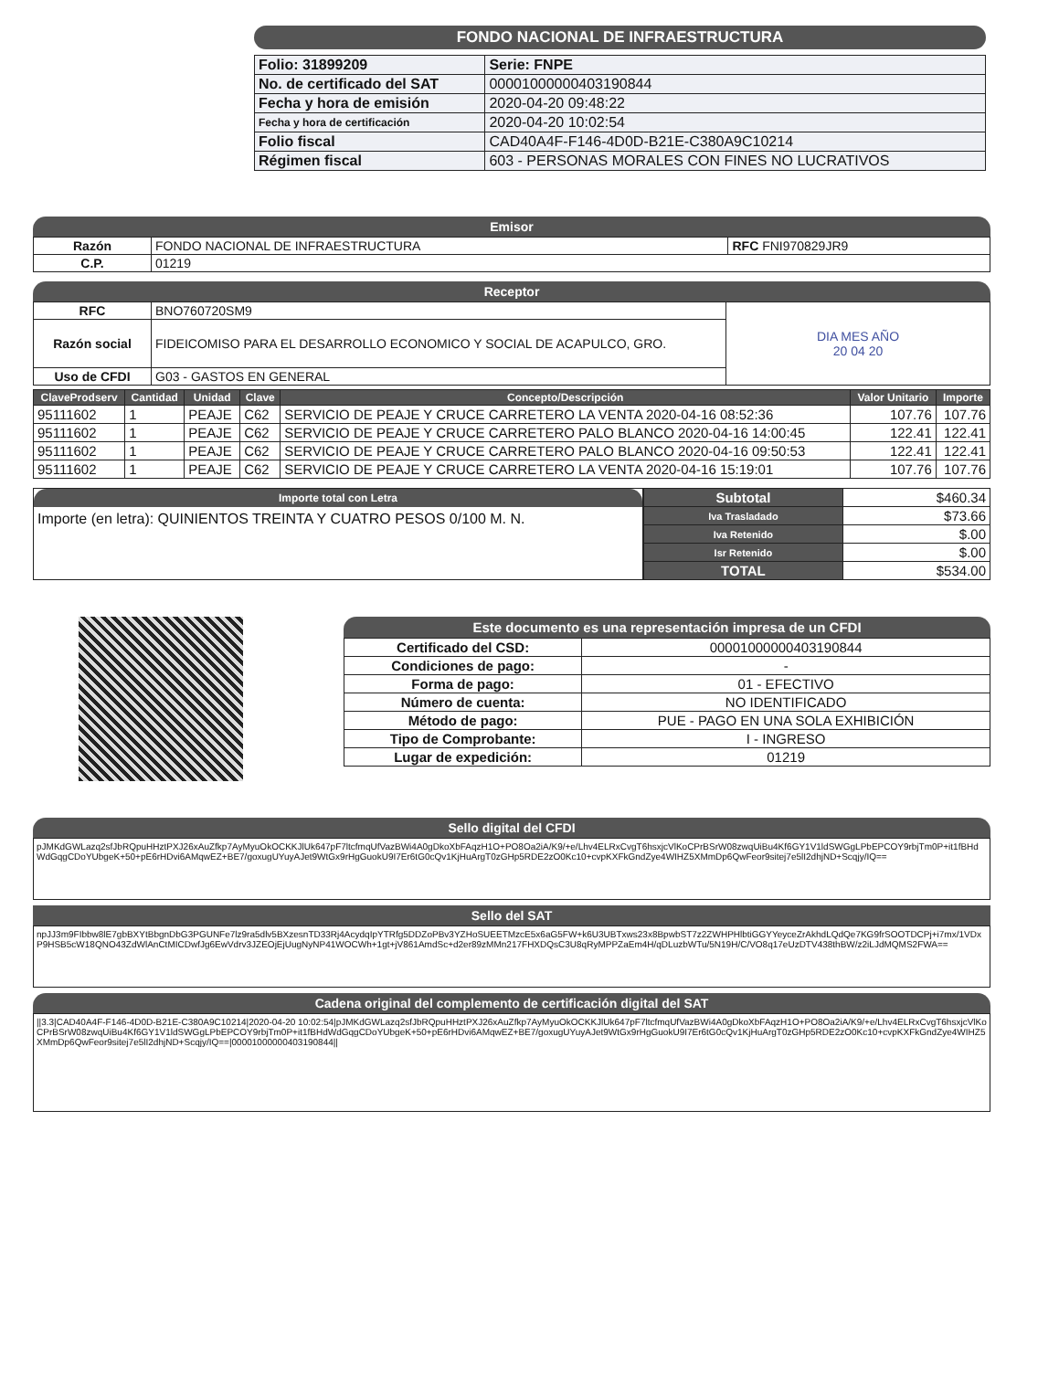FONDO NACIONAL DE INFRAESTRUCTURA
| Folio: 31899209 | Serie: FNPE |
| No. de certificado del SAT | 00001000000403190844 |
| Fecha y hora de emisión | 2020-04-20 09:48:22 |
| Fecha y hora de certificación | 2020-04-20 10:02:54 |
| Folio fiscal | CAD40A4F-F146-4D0D-B21E-C380A9C10214 |
| Régimen fiscal | 603 - PERSONAS MORALES CON FINES NO LUCRATIVOS |
Emisor
| Razón | FONDO NACIONAL DE INFRAESTRUCTURA | RFC FNI970829JR9 |
| C.P. | 01219 | |
Receptor
| RFC | BNO760720SM9 | DIA MES AÑO 20 04 20 |
| Razón social | FIDEICOMISO PARA EL DESARROLLO ECONOMICO Y SOCIAL DE ACAPULCO, GRO. | |
| Uso de CFDI | G03 - GASTOS EN GENERAL | |
| ClaveProdserv | Cantidad | Unidad | Clave | Concepto/Descripción | Valor Unitario | Importe |
| --- | --- | --- | --- | --- | --- | --- |
| 95111602 | 1 | PEAJE | C62 | SERVICIO DE PEAJE Y CRUCE CARRETERO LA VENTA 2020-04-16 08:52:36 | 107.76 | 107.76 |
| 95111602 | 1 | PEAJE | C62 | SERVICIO DE PEAJE Y CRUCE CARRETERO PALO BLANCO 2020-04-16 14:00:45 | 122.41 | 122.41 |
| 95111602 | 1 | PEAJE | C62 | SERVICIO DE PEAJE Y CRUCE CARRETERO PALO BLANCO 2020-04-16 09:50:53 | 122.41 | 122.41 |
| 95111602 | 1 | PEAJE | C62 | SERVICIO DE PEAJE Y CRUCE CARRETERO LA VENTA 2020-04-16 15:19:01 | 107.76 | 107.76 |
Importe total con Letra
Importe (en letra): QUINIENTOS TREINTA Y CUATRO PESOS 0/100 M. N.
| Subtotal | $460.34 |
| Iva Trasladado | $73.66 |
| Iva Retenido | $.00 |
| Isr Retenido | $.00 |
| TOTAL | $534.00 |
Este documento es una representación impresa de un CFDI
| Certificado del CSD: | 00001000000403190844 |
| Condiciones de pago: | - |
| Forma de pago: | 01 - EFECTIVO |
| Número de cuenta: | NO IDENTIFICADO |
| Método de pago: | PUE - PAGO EN UNA SOLA EXHIBICIÓN |
| Tipo de Comprobante: | I - INGRESO |
| Lugar de expedición: | 01219 |
Sello digital del CFDI
pJMKdGWLazq2sfJbRQpuHHztPXJ26xAuZfkp7AyMyuOkOCKKJlUk647pF7ltcfmqUfVazBWi4A0gDkoXbFAqzH1O+PO8Oa2iA/K9/+e/Lhv4ELRxCvgT6hsxjcVlKoCPrBSrW08zwqUiBu4Kf6GY1V1ldSWGgLPbEPCOY9rbjTm0P+it1fBHdWdGqgCDoYUbgeK+50+pE6rHDvi6AMqwEZ+BE7/goxugUYuyAJet9WtGx9rHgGuokU9I7Er6tG0cQv1KjHuArgT0zGHp5RDE2zO0Kc10+cvpKXFkGndZye4WIHZ5XMmDp6QwFeor9sitej7e5lI2dhjND+Scqjy/IQ==
Sello del SAT
npJJ3m9FIbbw8lE7gbBXYtBbgnDbG3PGUNFe7lz9ra5dlv5BXzesnTD33Rj4AcydqIpYTRfg5DDZoPBv3YZHoSUEETMzcE5x6aG5FW+k6U3UBTxws23x8BpwbST7z2ZWHPHlbtiGGYYeyceZrAkhdLQdQe7KG9frSOOTDCPj+i7mx/1VDxP9HSB5cW18QNO43ZdWlAnCtMICDwfJg6EwVdrv3JZEOjEjUugNyNP41WOCWh+1gt+jV861AmdSc+d2er89zMMn217FHXDQsC3U8qRyMPPZaEm4H/qDLuzbWTu/5N19H/C/VO8q17eUzDTV438thBW/z2iLJdMQMS2FWA==
Cadena original del complemento de certificación digital del SAT
||3.3|CAD40A4F-F146-4D0D-B21E-C380A9C10214|2020-04-20 10:02:54|pJMKdGWLazq2sfJbRQpuHHztPXJ26xAuZfkp7AyMyuOkOCKKJlUk647pF7ltcfmqUfVazBWi4A0gDkoXbFAqzH1O+PO8Oa2iA/K9/+e/Lhv4ELRxCvgT6hsxjcVlKoCPrBSrW08zwqUiBu4Kf6GY1V1ldSWGgLPbEPCOY9rbjTm0P+it1fBHdWdGqgCDoYUbgeK+50+pE6rHDvi6AMqwEZ+BE7/goxugUYuyAJet9WtGx9rHgGuokU9I7Er6tG0cQv1KjHuArgT0zGHp5RDE2zO0Kc10+cvpKXFkGndZye4WIHZ5XMmDp6QwFeor9sitej7e5lI2dhjND+Scqjy/IQ==|00001000000403190844||